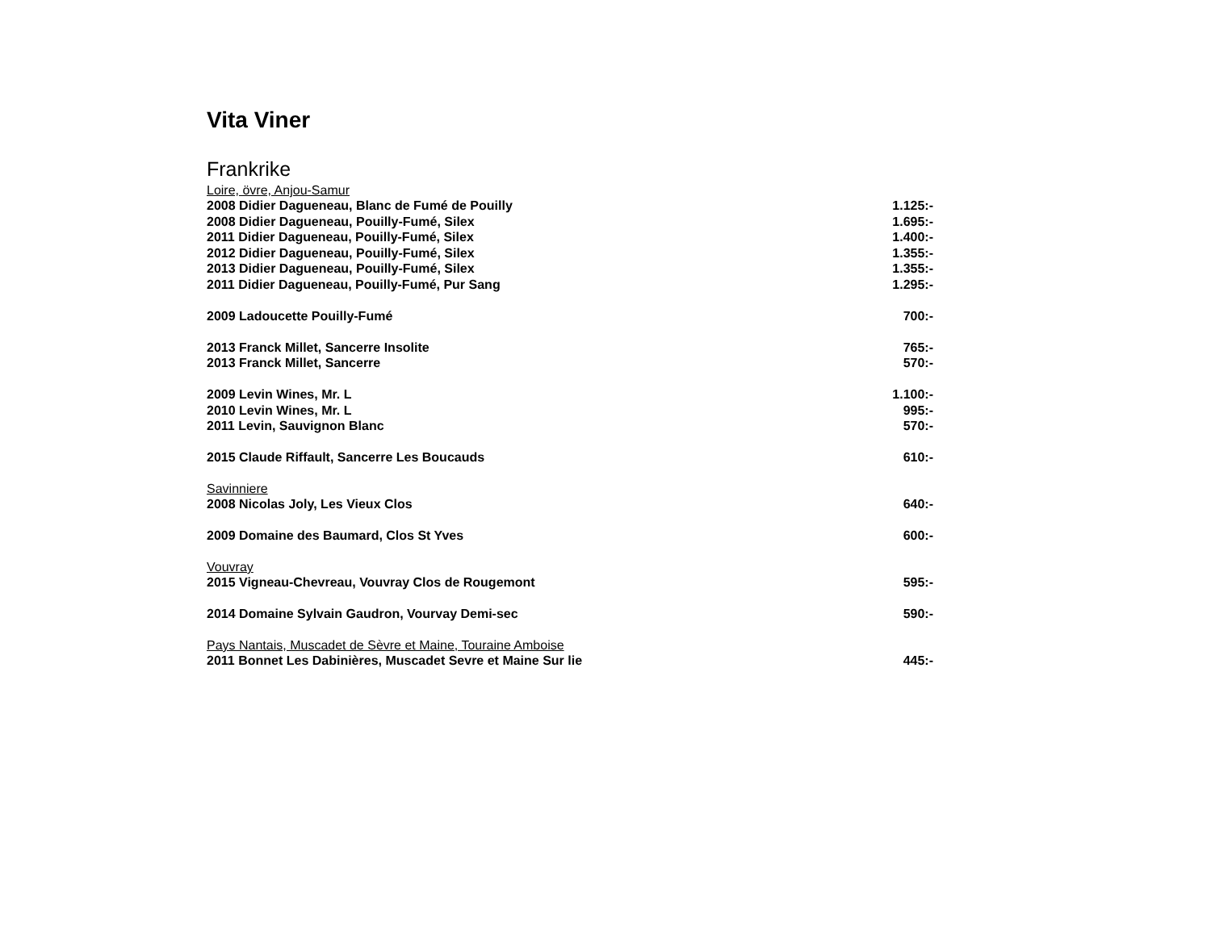Vita Viner
Frankrike
Loire, övre, Anjou-Samur
| 2008 Didier Dagueneau, Blanc de Fumé de Pouilly | 1.125:- |
| 2008 Didier Dagueneau, Pouilly-Fumé, Silex | 1.695:- |
| 2011 Didier Dagueneau, Pouilly-Fumé, Silex | 1.400:- |
| 2012 Didier Dagueneau, Pouilly-Fumé, Silex | 1.355:- |
| 2013 Didier Dagueneau, Pouilly-Fumé, Silex | 1.355:- |
| 2011 Didier Dagueneau, Pouilly-Fumé, Pur Sang | 1.295:- |
| 2009 Ladoucette Pouilly-Fumé | 700:- |
| 2013 Franck Millet, Sancerre Insolite | 765:- |
| 2013 Franck Millet, Sancerre | 570:- |
| 2009 Levin Wines, Mr. L | 1.100:- |
| 2010 Levin Wines, Mr. L | 995:- |
| 2011 Levin, Sauvignon Blanc | 570:- |
| 2015 Claude Riffault, Sancerre Les Boucauds | 610:- |
Savinniere
| 2008 Nicolas Joly, Les Vieux Clos | 640:- |
| 2009 Domaine des Baumard, Clos St Yves | 600:- |
Vouvray
| 2015 Vigneau-Chevreau, Vouvray Clos de Rougemont | 595:- |
| 2014 Domaine Sylvain Gaudron, Vourvay Demi-sec | 590:- |
Pays Nantais, Muscadet de Sèvre et Maine, Touraine Amboise
| 2011 Bonnet Les Dabinières, Muscadet Sevre et Maine Sur lie | 445:- |